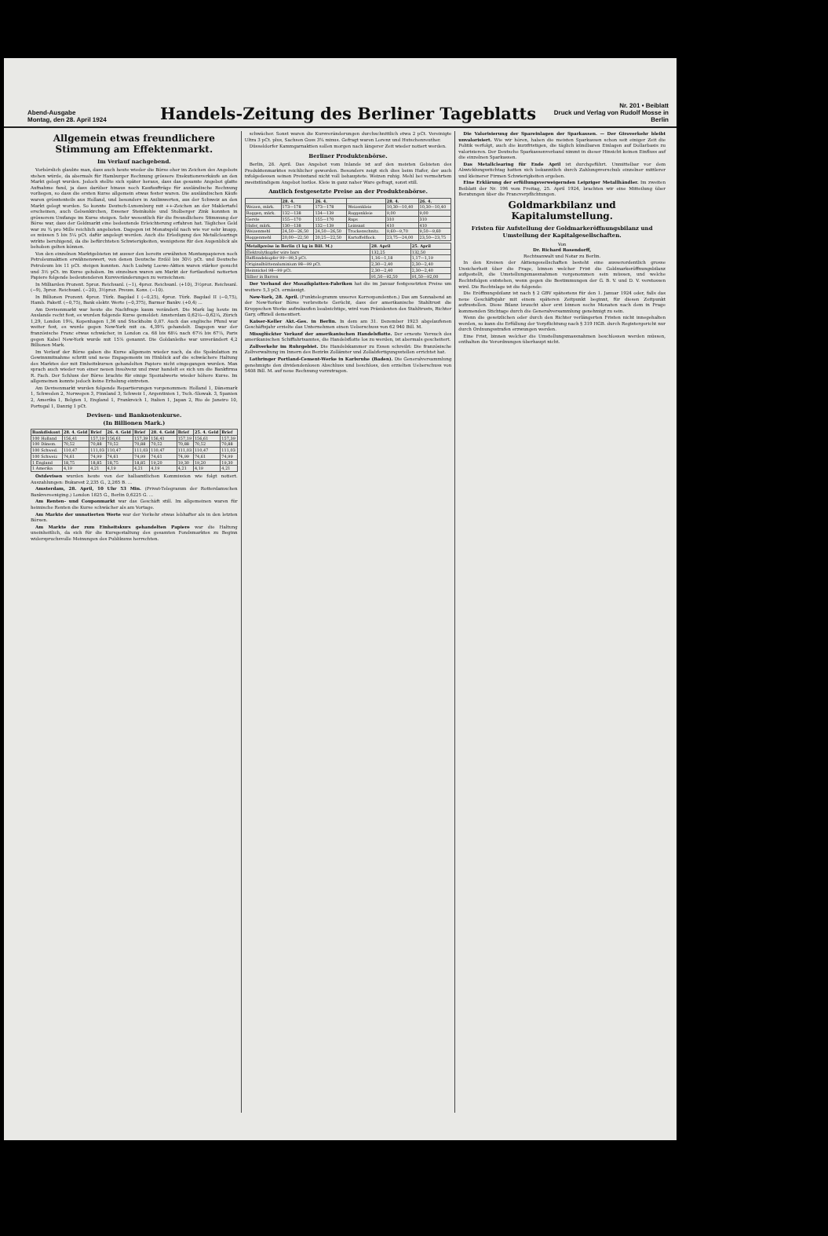Abend-Ausgabe
Montag, den 28. April 1924
Handels-Zeitung des Berliner Tageblatts
Nr. 201 • Beiblatt
Druck und Verlag von Rudolf Mosse in Berlin
Allgemein etwas freundlichere Stimmung am Effektenmarkt.
Im Verlauf nachgebend.
Vorbörslich glaubte man, dass auch heute wieder die Börse eher im Zeichen des Angebots stehen würde, da abermals für Hamburger Rechnung grössere Exekutionsverkäufe an den Markt gelegt wurden. Jedoch stellte sich später heraus, dass das gesamte Angebot glatte Aufnahme fand, ja dass darüber hinaus noch Kaufaufträge für ausländische Rechnung vorliegen, so dass die ersten Kurse allgemein etwas fester waren. Die ausländischen Käufe waren grösstenteils aus Holland, und besonders in Anilinwerten, aus der Schweiz an den Markt gelegt worden. So konnte Deutsch-Luxemburg mit ++-Zeichen an der Maklertafel erscheinen, auch Gelsenkirchen, Essener Steinkohle und Stolberger Zink konnten in grösserem Umfange im Kurse steigen. Sehr wesentlich für die freundlichere Stimmung der Börse war, dass der Geldmarkt eine bedeutende Erleichterung erfahren hat. Tägliches Geld war zu ¾ pro Mille reichlich angeboten. Dagegen ist Monatsgeld nach wie vor sehr knapp, es müssen 5 bis 5¼ pCt. dafür angelegt werden. Auch die Erledigung des Metallclearings wirkte beruhigend, da die befürchteten Schwierigkeiten, wenigstens für den Augenblick als behoben gelten können.
Von den einzelnen Marktgebieten ist ausser den bereits erwähnten Montanpapieren noch Petroleumaktien erwähnenswert, von denen Deutsche Erdöl bis 30½ pCt. und Deutsche Petroleum bis 11 pCt. steigen konnten. Auch Ludwig Loewe-Aktien waren stärker gesucht und 3½ pCt. im Kurse gehoben. Im einzelnen waren am Markt der fortlaufend notierten Papiere folgende bedeutenderen Kursveränderungen zu verzeichnen:
In Milliarden Prozent. 5proz. Reichsanl. (−1), 4proz. Reichsanl. (+10), 3½proz. Reichsanl. (−9), 3proz. Reichsanl. (−20), 3½proz. Preuss. Kons. (−10).
In Billionen Prozent. 4proz. Türk. Bagdad I (−0,25), 4proz. Türk. Bagdad II (−0,75), Hamb. Paketf. (−0,75), Bank elektr. Werte (−0,375), Barmer Bankv. (+0,4) ...
Am Devisenmarkt war heute die Nachfrage kaum verändert. Die Mark lag heute im Auslande recht fest, es wurden folgende Kurse gemeldet: Amsterdam 0,62⅛—0,62¼, Zürich 1,29, London 19¼, Kopenhagen 1,36 und Stockholm 0,87. Auch das englische Pfund war weiter fest, es wurde gegen New-York mit ca. 4,39¾ gehandelt. Dagegen war der französische Franc etwas schwächer, in London ca. 68 bis 68¼ nach 67⅝ bis 67⅞, Paris gegen Kabel New-York wurde mit 15⅞ genannt. Die Goldanleihe war unverändert 4,2 Billionen Mark.
Im Verlauf der Börse gaben die Kurse allgemein wieder nach, da die Spekulation zu Gewinnmitnahme schritt und neue Engagements im Hinblick auf die schwächere Haltung des Marktes der mit Einheitskursen gehandelten Papiere nicht eingegangen wurden. Man sprach auch wieder von einer neuen Insolvenz und zwar handelt es sich um die Bankfirma R. Fach. Der Schluss der Börse brachte für einige Spezialwerte wieder höhere Kurse. Im allgemeinen konnte jedoch keine Erholung eintreten.
Am Devisenmarkt wurden folgende Repartierungen vorgenommen: Holland 1, Dänemark 1, Schweden 2, Norwegen 3, Finnland 3, Schweiz 1, Argentinien 1, Tsch.-Slowak. 3, Spanien 2, Amerika 1, Belgien 1, England 1, Frankreich 1, Italien 1, Japan 2, Rio de Janeiro 10, Portugal 1, Danzig 1 pCt.
Devisen- und Banknotenkurse.
(In Billionen Mark.)
| Bankdiskont | 28. 4. Geld | Brief | 26. 4. Geld | Brief | 28. 4. Geld | Brief | 25. 4. Geld | Brief |
| --- | --- | --- | --- | --- | --- | --- | --- | --- |
| 100 Holland | 156,41 | 157,19 | 156,61 | 157,39 | 156,41 | 157,19 | 156,61 | 157,39 |
| 100 Dänem. | 70,52 | 70,88 | 70,52 | 70,88 | 70,52 | 70,88 | 70,52 | 70,88 |
| 100 Schwed. | 110,47 | 111,03 | 110,47 | 111,03 | 110,47 | 111,03 | 110,47 | 111,03 |
| 100 Schweiz | 74,61 | 74,99 | 74,61 | 74,99 | 74,61 | 74,99 | 74,61 | 74,99 |
| 1 England | 18,75 | 18,85 | 18,75 | 18,85 | 19,20 | 19,30 | 19,20 | 19,30 |
| 1 Amerika | 4,19 | 4,21 | 4,19 | 4,21 | 4,19 | 4,21 | 4,19 | 4,21 |
Ostdevisen wurden heute von der halbamtlichen Kommission wie folgt notiert. Auszahlungen: Bukarest 2,235 G., 2,265 B. ...
Amsterdam, 28. April, 10 Uhr 53 Min. (Privat-Telegramm der Rotterdamschen Bankvereeniging.) London 1825 G., Berlin 0,6225 G. ...
Am Renten- und Couponmarkt war das Geschäft still. Im allgemeinen waren für heimische Renten die Kurse schwächer als am Vortage.
Am Markte der unnotierten Werte war der Verkehr etwas lebhafter als in den letzten Börsen.
Am Markte der zum Einheitskurs gehandelten Papiere war die Haltung uneinheitlich, da sich für die Kursgestaltung des gesamten Fondsmarktes zu Beginn widerspruchsvolle Meinungen des Publikums herrschten.
schwächer. Sonst waren die Kursveränderungen durchschnittlich etwa 2 pCt. Vereinigte Ultra 3 pCt. plus, Sachsen Guss 3¾ minus. Gefragt waren Lorenz und Hutschenreuther.
Düsseldorfer Kammgarnaktien sollen morgen nach längerer Zeit wieder notiert werden.
Berliner Produktenbörse.
Berlin, 28. April. Das Angebot vom Inlande ist auf den meisten Gebieten des Produktenmarktes reichlicher geworden. Besonders zeigt sich dies beim Hafer, der auch infolgedessen seinen Preisstand nicht voll behauptete. Weizen ruhig. Mehl bei vermehrtem zweitstündigem Angebot lustlos. Kleie in ganz naher Ware gefragt, sonst still.
Amtlich festgesetzte Preise an der Produktenbörse.
| | 28. 4. | 26. 4. | | 28. 4. | 26. 4. |
| --- | --- | --- | --- | --- | --- |
| Weizen, märk. | 173—178 | 173—178 | Weizenkleie | 10,30—10,40 | 10,30—10,40 |
| Roggen, märk. | 132—138 | 134—139 | Roggenkleie | 9,00 | 9,00 |
| Gerste | 155—170 | 155—170 | Raps | 310 | 310 |
| Hafer, märk. | 130—138 | 132—139 | Leinsaat | 410 | 410 |
| Weizenmehl | 24,50—26,50 | 24,50—26,50 | Trockenschnitz. | 9,60—9,70 | 9,50—9,60 |
| Roggenmehl | 20,00—22,50 | 20,25—22,50 | Kartoffelflock. | 23,75—24,00 | 23,50—23,75 |
| Metallpreise in Berlin (1 kg in Bill. M.) | 28. April | 25. April |
| --- | --- | --- |
| Elektrolytkupfer wire bars | 132,25 | 132,50 |
| Raffinadekupfer 99—99,3 pCt. | 1,16—1,18 | 1,17—1,19 |
| Originalhüttenaluminium 98—99 pCt. | 2,30—2,40 | 2,30—2,40 |
| Reinnickel 98—99 pCt. | 2,30—2,40 | 2,30—2,40 |
| Silber in Barren | 91,50—92,50 | 91,50—92,00 |
Der Verband der Mosaikplatten-Fabriken hat die im Januar festgesetzten Preise um weitere 5,3 pCt. ermässigt.
New-York, 28. April. (Funktelegramm unseres Korrespondenten.) Das am Sonnabend an der New-Yorker Börse verbreitete Gerücht, dass der amerikanische Stahltrust die Kruppschen Werke aufzukaufen beabsichtige, wird vom Präsidenten des Stahltrusts, Richter Gary, offiziell dementiert.
Kaiser-Keller Akt.-Ges. in Berlin. In dem am 31. Dezember 1923 abgelaufenen Geschäftsjahr erzielte das Unternehmen einen Ueberschuss von 62 940 Bill. M.
Missglückter Verkauf der amerikanischen Handelsflotte. Der erneute Versuch des amerikanischen Schiffahrtsamtes, die Handelsflotte los zu werden, ist abermals gescheitert.
Zollverkehr im Ruhrgebiet. Die Handelskammer zu Essen schreibt: Die französische Zollverwaltung im Innern des Bezirks Zollämter und Zollabfertigungsstellen errichtet hat.
Lothringer Portland-Cement-Werke in Karlsruhe (Baden). Die Generalversammlung genehmigte den dividendenlosen Abschluss und beschloss, den erzielten Ueberschuss von 5408 Bill. M. auf neue Rechnung vorzutragen.
Die Valorisierung der Spareinlagen der Sparkassen. — Der Giroverkehr bleibt unvalorisiert. Wie wir hören, haben die meisten Sparkassen schon seit einiger Zeit die Politik verfolgt, auch die kurzfristigen, die täglich kündbaren Einlagen auf Dollarbasis zu valorisieren. Der Deutsche Sparkassenverband nimmt in dieser Hinsicht keinen Einfluss auf die einzelnen Sparkassen.
Das Metallclearing für Ende April ist durchgeführt. Unmittelbar vor dem Abwicklungsstichtag hatten sich bekanntlich durch Zahlungsverschub einzelner mittlerer und kleinerer Firmen Schwierigkeiten ergeben.
Eine Erklärung der erfüllungsverweigernden Leipziger Metallhändler. Im zweiten Beiblatt der Nr. 196 vom Freitag, 25. April 1924, brachten wir eine Mitteilung über Beratungen über die Francverpflichtungen.
Goldmarkbilanz und Kapitalumstellung.
Fristen für Aufstellung der Goldmarkeröffnungsbilanz und Umstellung der Kapitalgesellschaften.
Von
Dr. Richard Rosendorff,
Rechtsanwalt und Notar zu Berlin.
In den Kreisen der Aktiengesellschaften besteht eine ausserordentlich grosse Unsicherheit über die Frage, binnen welcher Frist die Goldmarkeröffnungsbilanz aufgestellt, die Umstellungsmassnahmen vorgenommen sein müssen, und welche Rechtsfolgen entstehen, wenn gegen die Bestimmungen der G. B. V. und D. V. verstossen wird. Die Rechtslage ist die folgende:
Die Eröffnungsbilanz ist nach § 2 GBV spätestens für den 1. Januar 1924 oder, falls das neue Geschäftsjahr mit einem späteren Zeitpunkt beginnt, für diesen Zeitpunkt aufzustellen. Diese Bilanz braucht aber erst binnen sechs Monaten nach dem in Frage kommenden Stichtage durch die Generalversammlung genehmigt zu sein.
Wenn die gesetzlichen oder durch den Richter verlängerten Fristen nicht innegehalten werden, so kann die Erfüllung der Verpflichtung nach § 319 HGB. durch Registergericht nur durch Ordnungsstrafen erzwungen werden.
Eine Frist, binnen welcher die Umstellungsmassnahmen beschlossen werden müssen, enthalten die Verordnungen überhaupt nicht.